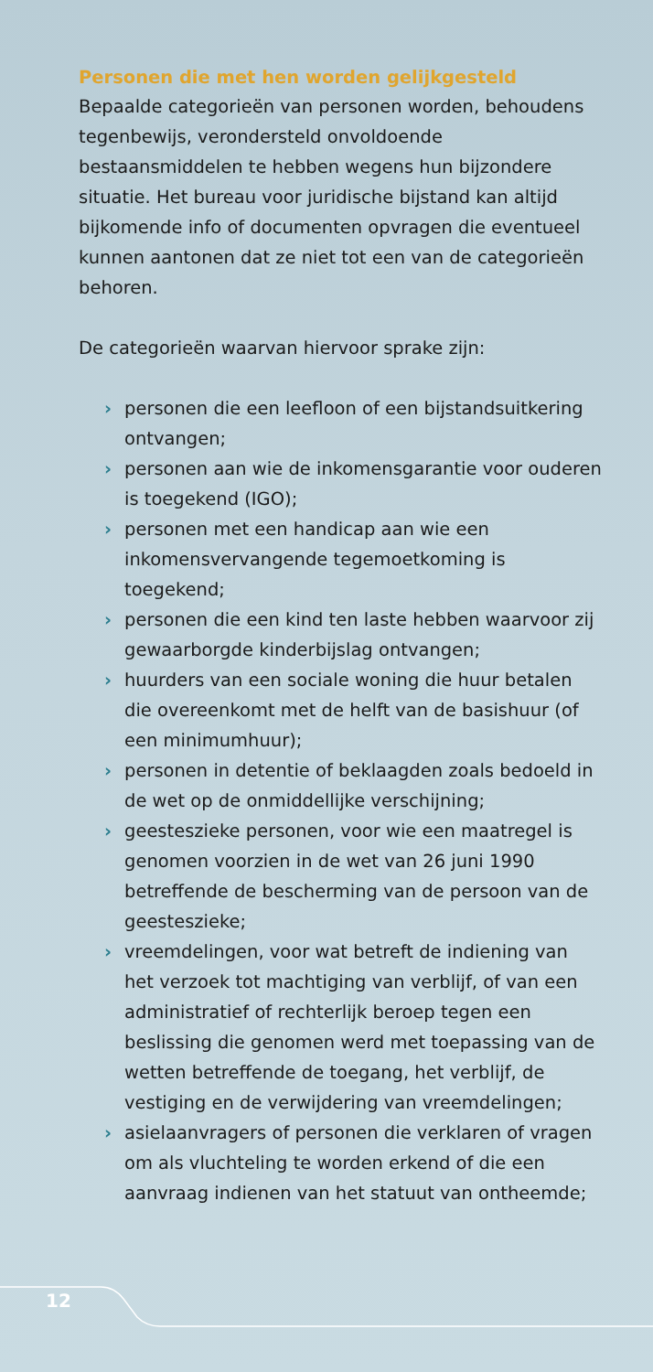Personen die met hen worden gelijkgesteld
Bepaalde categorieën van personen worden, behoudens tegenbewijs, verondersteld onvoldoende bestaansmiddelen te hebben wegens hun bijzondere situatie. Het bureau voor juridische bijstand kan altijd bijkomende info of documenten opvragen die eventueel kunnen aantonen dat ze niet tot een van de categorieën behoren.
De categorieën waarvan hiervoor sprake zijn:
› personen die een leefloon of een bijstandsuitkering ontvangen;
› personen aan wie de inkomensgarantie voor ouderen is toegekend (IGO);
› personen met een handicap aan wie een inkomensvervangende tegemoetkoming is toegekend;
› personen die een kind ten laste hebben waarvoor zij gewaarborgde kinderbijslag ontvangen;
› huurders van een sociale woning die huur betalen die overeenkomt met de helft van de basishuur (of een minimumhuur);
› personen in detentie of beklaagden zoals bedoeld in de wet op de onmiddellijke verschijning;
› geesteszieke personen, voor wie een maatregel is genomen voorzien in de wet van 26 juni 1990 betreffende de bescherming van de persoon van de geesteszieke;
› vreemdelingen, voor wat betreft de indiening van het verzoek tot machtiging van verblijf, of van een administratief of rechterlijk beroep tegen een beslissing die genomen werd met toepassing van de wetten betreffende de toegang, het verblijf, de vestiging en de verwijdering van vreemdelingen;
› asielaanvragers of personen die verklaren of vragen om als vluchteling te worden erkend of die een aanvraag indienen van het statuut van ontheemde;
12